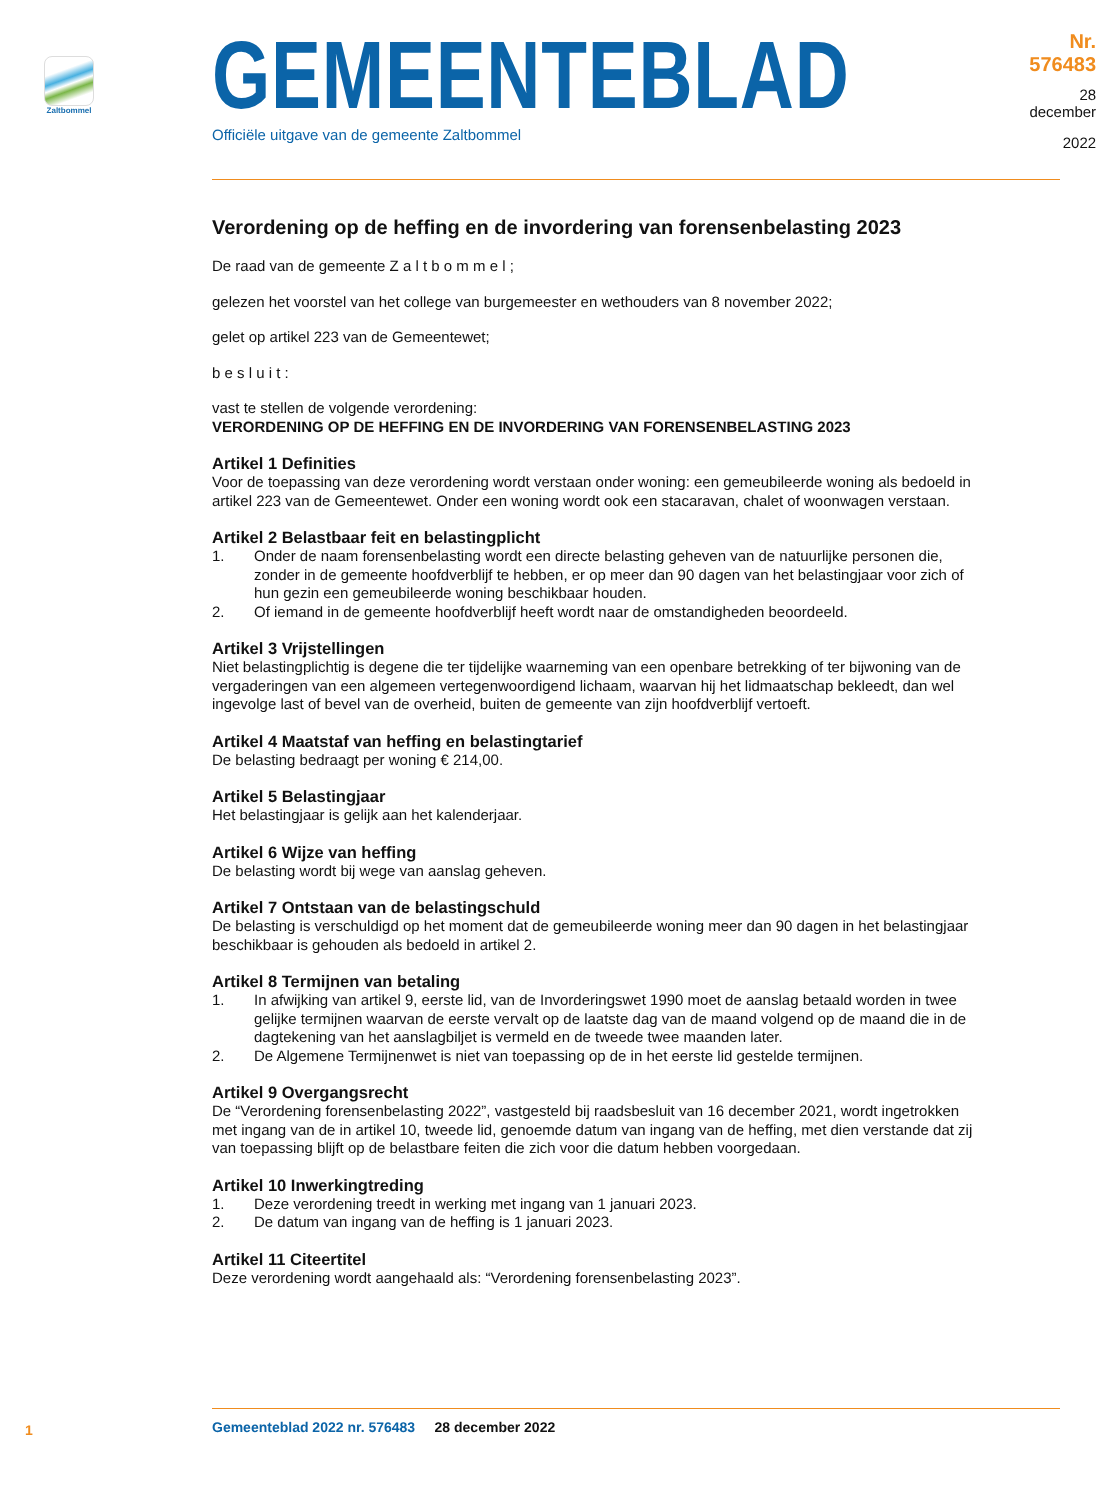Zaltbommel
GEMEENTEBLAD
Officiële uitgave van de gemeente Zaltbommel
Nr. 576483
28 december
2022
Verordening op de heffing en de invordering van forensenbelasting 2023
De raad van de gemeente Z a l t b o m m e l ;
gelezen het voorstel van het college van burgemeester en wethouders van 8 november 2022;
gelet op artikel 223 van de Gemeentewet;
b e s l u i t :
vast te stellen de volgende verordening:
VERORDENING OP DE HEFFING EN DE INVORDERING VAN FORENSENBELASTING 2023
Artikel 1 Definities
Voor de toepassing van deze verordening wordt verstaan onder woning: een gemeubileerde woning als bedoeld in artikel 223 van de Gemeentewet. Onder een woning wordt ook een stacaravan, chalet of woonwagen verstaan.
Artikel 2 Belastbaar feit en belastingplicht
1. Onder de naam forensenbelasting wordt een directe belasting geheven van de natuurlijke personen die, zonder in de gemeente hoofdverblijf te hebben, er op meer dan 90 dagen van het belastingjaar voor zich of hun gezin een gemeubileerde woning beschikbaar houden.
2. Of iemand in de gemeente hoofdverblijf heeft wordt naar de omstandigheden beoordeeld.
Artikel 3 Vrijstellingen
Niet belastingplichtig is degene die ter tijdelijke waarneming van een openbare betrekking of ter bijwoning van de vergaderingen van een algemeen vertegenwoordigend lichaam, waarvan hij het lidmaatschap bekleedt, dan wel ingevolge last of bevel van de overheid, buiten de gemeente van zijn hoofdverblijf vertoeft.
Artikel 4 Maatstaf van heffing en belastingtarief
De belasting bedraagt per woning € 214,00.
Artikel 5 Belastingjaar
Het belastingjaar is gelijk aan het kalenderjaar.
Artikel 6 Wijze van heffing
De belasting wordt bij wege van aanslag geheven.
Artikel 7 Ontstaan van de belastingschuld
De belasting is verschuldigd op het moment dat de gemeubileerde woning meer dan 90 dagen in het belastingjaar beschikbaar is gehouden als bedoeld in artikel 2.
Artikel 8 Termijnen van betaling
1. In afwijking van artikel 9, eerste lid, van de Invorderingswet 1990 moet de aanslag betaald worden in twee gelijke termijnen waarvan de eerste vervalt op de laatste dag van de maand volgend op de maand die in de dagtekening van het aanslagbiljet is vermeld en de tweede twee maanden later.
2. De Algemene Termijnenwet is niet van toepassing op de in het eerste lid gestelde termijnen.
Artikel 9 Overgangsrecht
De “Verordening forensenbelasting 2022”, vastgesteld bij raadsbesluit van 16 december 2021, wordt ingetrokken met ingang van de in artikel 10, tweede lid, genoemde datum van ingang van de heffing, met dien verstande dat zij van toepassing blijft op de belastbare feiten die zich voor die datum hebben voorgedaan.
Artikel 10 Inwerkingtreding
1. Deze verordening treedt in werking met ingang van 1 januari 2023.
2. De datum van ingang van de heffing is 1 januari 2023.
Artikel 11 Citeertitel
Deze verordening wordt aangehaald als: “Verordening forensenbelasting 2023”.
1
Gemeenteblad 2022 nr. 576483 28 december 2022